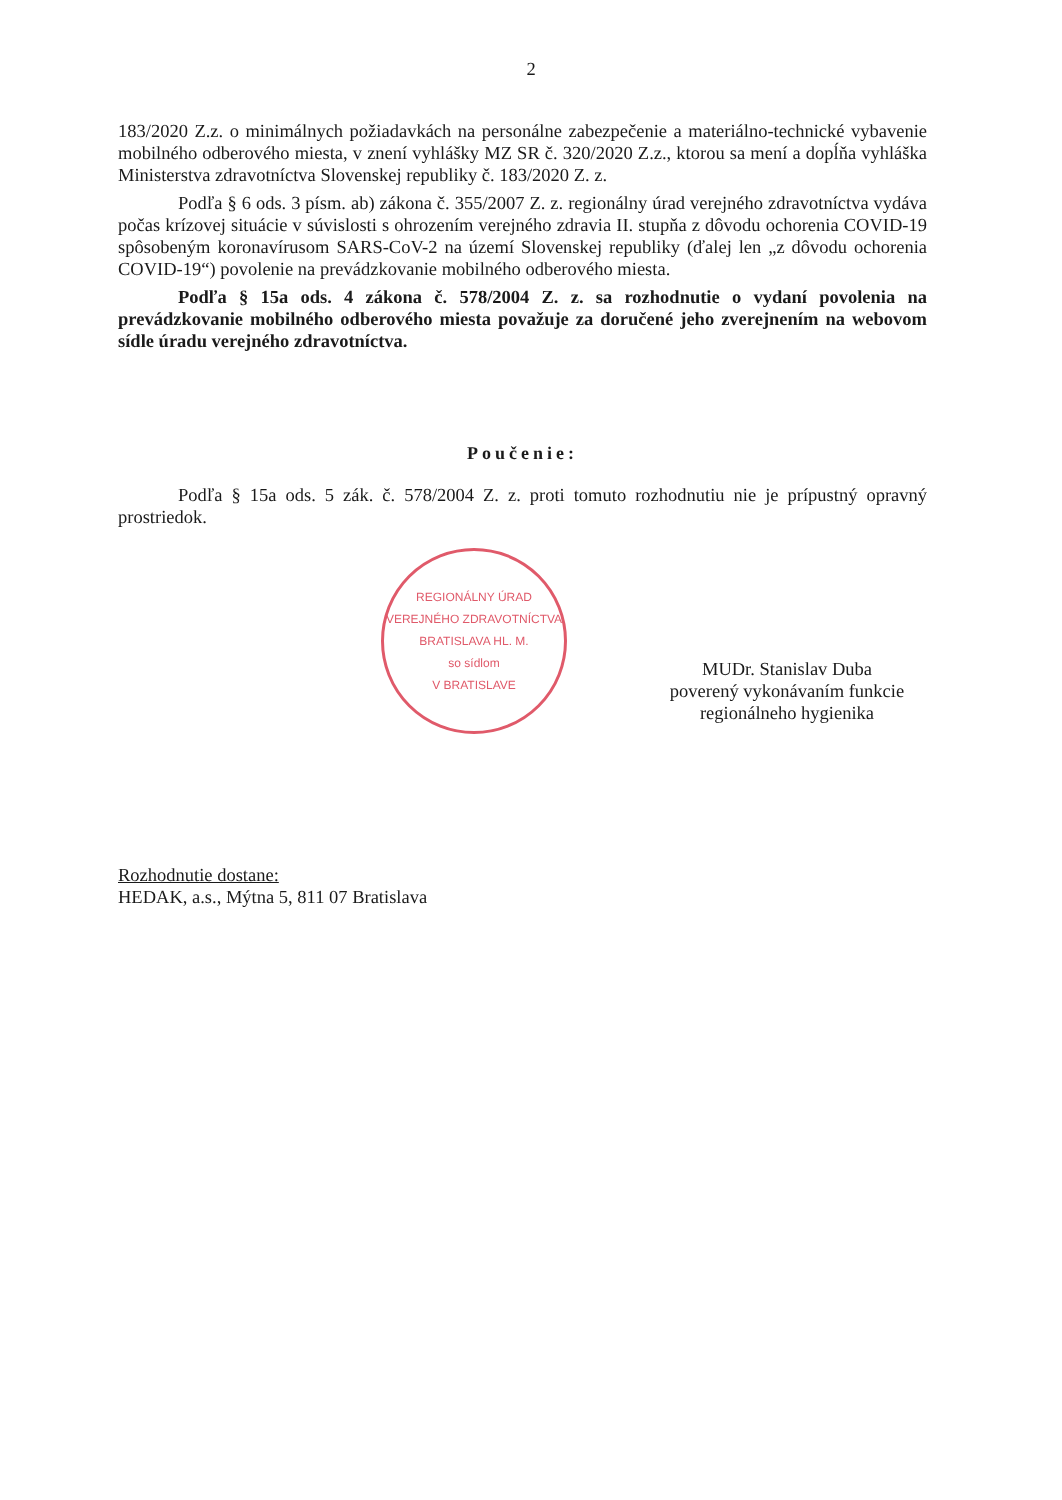2
183/2020 Z.z. o minimálnych požiadavkách na personálne zabezpečenie a materiálno-technické vybavenie mobilného odberového miesta, v znení vyhlášky MZ SR č. 320/2020 Z.z., ktorou sa mení a dopĺňa vyhláška Ministerstva zdravotníctva Slovenskej republiky č. 183/2020 Z. z.
Podľa § 6 ods. 3 písm. ab) zákona č. 355/2007 Z. z. regionálny úrad verejného zdravotníctva vydáva počas krízovej situácie v súvislosti s ohrozením verejného zdravia II. stupňa z dôvodu ochorenia COVID-19 spôsobeným koronavírusom SARS-CoV-2 na území Slovenskej republiky (ďalej len „z dôvodu ochorenia COVID-19“) povolenie na prevádzkovanie mobilného odberového miesta.
Podľa § 15a ods. 4 zákona č. 578/2004 Z. z. sa rozhodnutie o vydaní povolenia na prevádzkovanie mobilného odberového miesta považuje za doručené jeho zverejnením na webovom sídle úradu verejného zdravotníctva.
Poučenie:
Podľa § 15a ods. 5 zák. č. 578/2004 Z. z. proti tomuto rozhodnutiu nie je prípustný opravný prostriedok.
REGIONÁLNY ÚRAD VEREJNÉHO ZDRAVOTNÍCTVA BRATISLAVA HL. M.
so sídlom
V BRATISLAVE
MUDr. Stanislav Duba
poverený vykonávaním funkcie
regionálneho hygienika
Rozhodnutie dostane:
HEDAK, a.s., Mýtna 5, 811 07 Bratislava